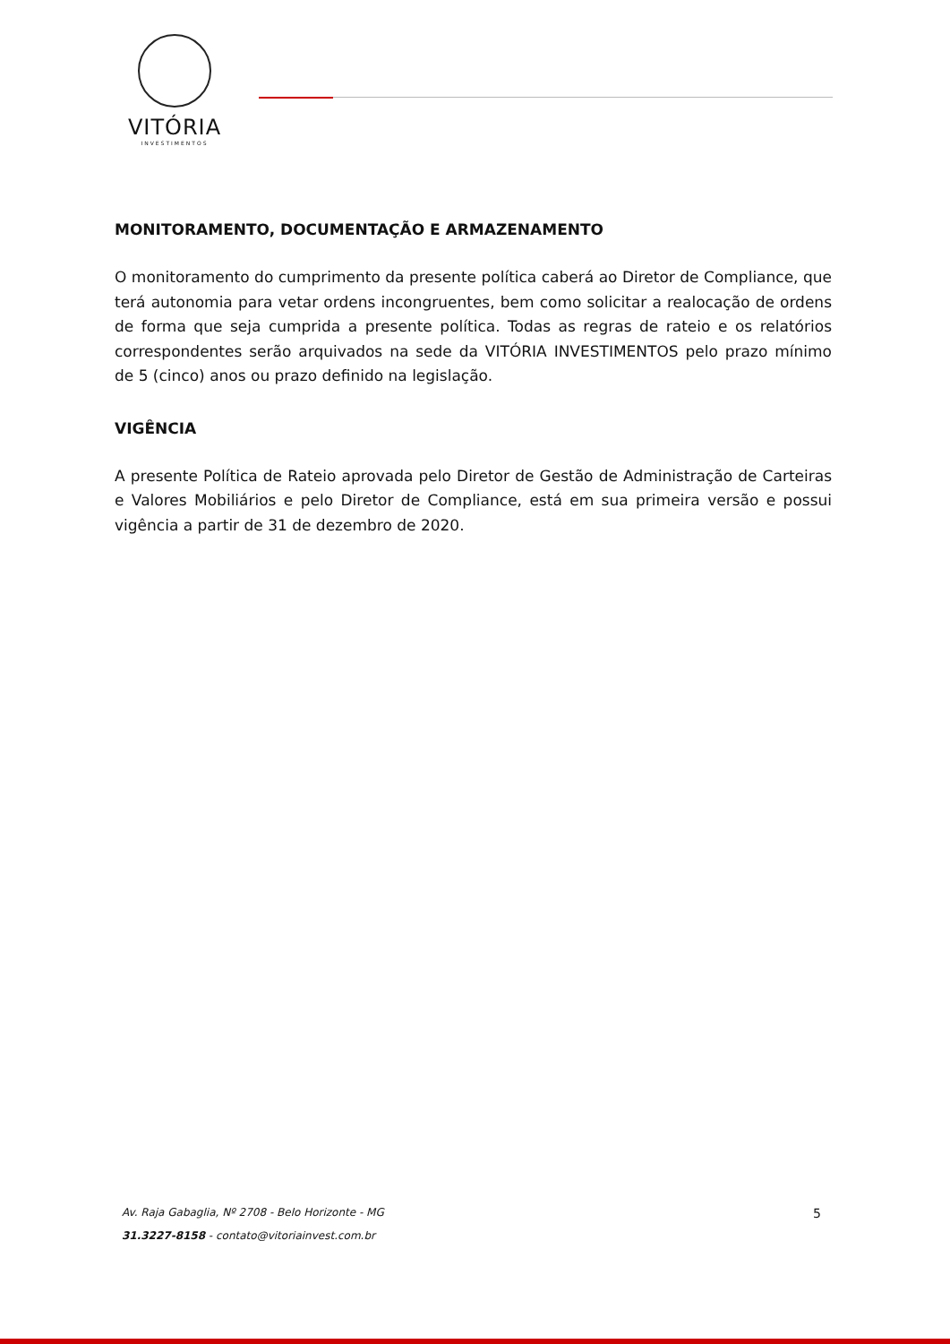VITÓRIA
INVESTIMENTOS
MONITORAMENTO, DOCUMENTAÇÃO E ARMAZENAMENTO
O monitoramento do cumprimento da presente política caberá ao Diretor de Compliance, que terá autonomia para vetar ordens incongruentes, bem como solicitar a realocação de ordens de forma que seja cumprida a presente política. Todas as regras de rateio e os relatórios correspondentes serão arquivados na sede da VITÓRIA INVESTIMENTOS pelo prazo mínimo de 5 (cinco) anos ou prazo definido na legislação.
VIGÊNCIA
A presente Política de Rateio aprovada pelo Diretor de Gestão de Administração de Carteiras e Valores Mobiliários e pelo Diretor de Compliance, está em sua primeira versão e possui vigência a partir de 31 de dezembro de 2020.
Av. Raja Gabaglia, Nº 2708 - Belo Horizonte - MG
31.3227-8158 - contato@vitoriainvest.com.br
5